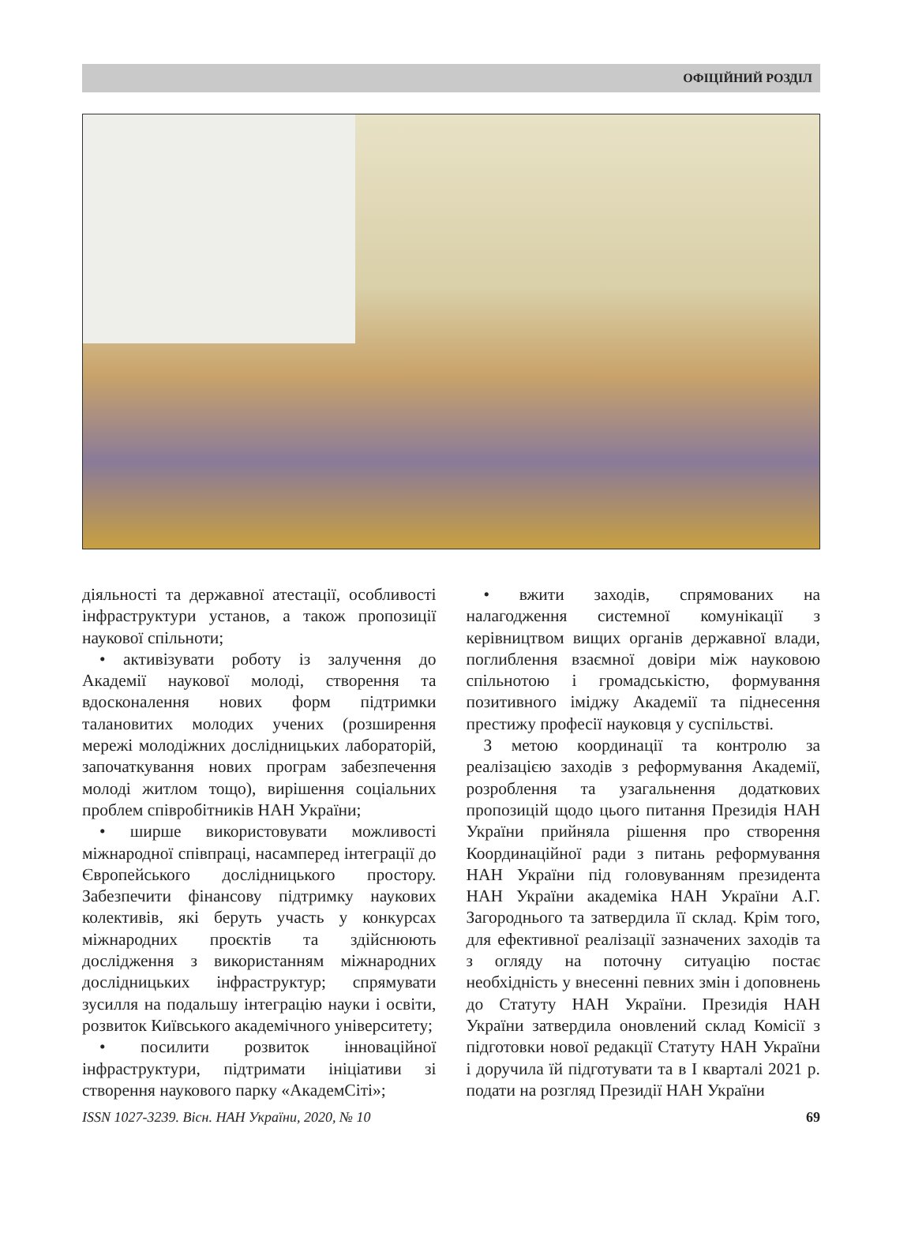ОФІЦІЙНИЙ РОЗДІЛ
діяльності та державної атестації, особливості інфраструктури установ, а також пропозиції наукової спільноти;
• активізувати роботу із залучення до Академії наукової молоді, створення та вдосконалення нових форм підтримки талановитих молодих учених (розширення мережі молодіжних дослідницьких лабораторій, започаткування нових програм забезпечення молоді житлом тощо), вирішення соціальних проблем співробітників НАН України;
• ширше використовувати можливості міжнародної співпраці, насамперед інтеграції до Європейського дослідницького простору. Забезпечити фінансову підтримку наукових колективів, які беруть участь у конкурсах міжнародних проєктів та здійснюють дослідження з використанням міжнародних дослідницьких інфраструктур; спрямувати зусилля на подальшу інтеграцію науки і освіти, розвиток Київського академічного університету;
• посилити розвиток інноваційної інфраструктури, підтримати ініціативи зі створення наукового парку «АкадемСіті»;
• вжити заходів, спрямованих на налагодження системної комунікації з керівництвом вищих органів державної влади, поглиблення взаємної довіри між науковою спільнотою і громадськістю, формування позитивного іміджу Академії та піднесення престижу професії науковця у суспільстві.
З метою координації та контролю за реалізацією заходів з реформування Академії, розроблення та узагальнення додаткових пропозицій щодо цього питання Президія НАН України прийняла рішення про створення Координаційної ради з питань реформування НАН України під головуванням президента НАН України академіка НАН України А.Г. Загороднього та затвердила її склад. Крім того, для ефективної реалізації зазначених заходів та з огляду на поточну ситуацію постає необхідність у внесенні певних змін і доповнень до Статуту НАН України. Президія НАН України затвердила оновлений склад Комісії з підготовки нової редакції Статуту НАН України і доручила їй підготувати та в I кварталі 2021 р. подати на розгляд Президії НАН України
ISSN 1027-3239. Вісн. НАН України, 2020, № 10 69